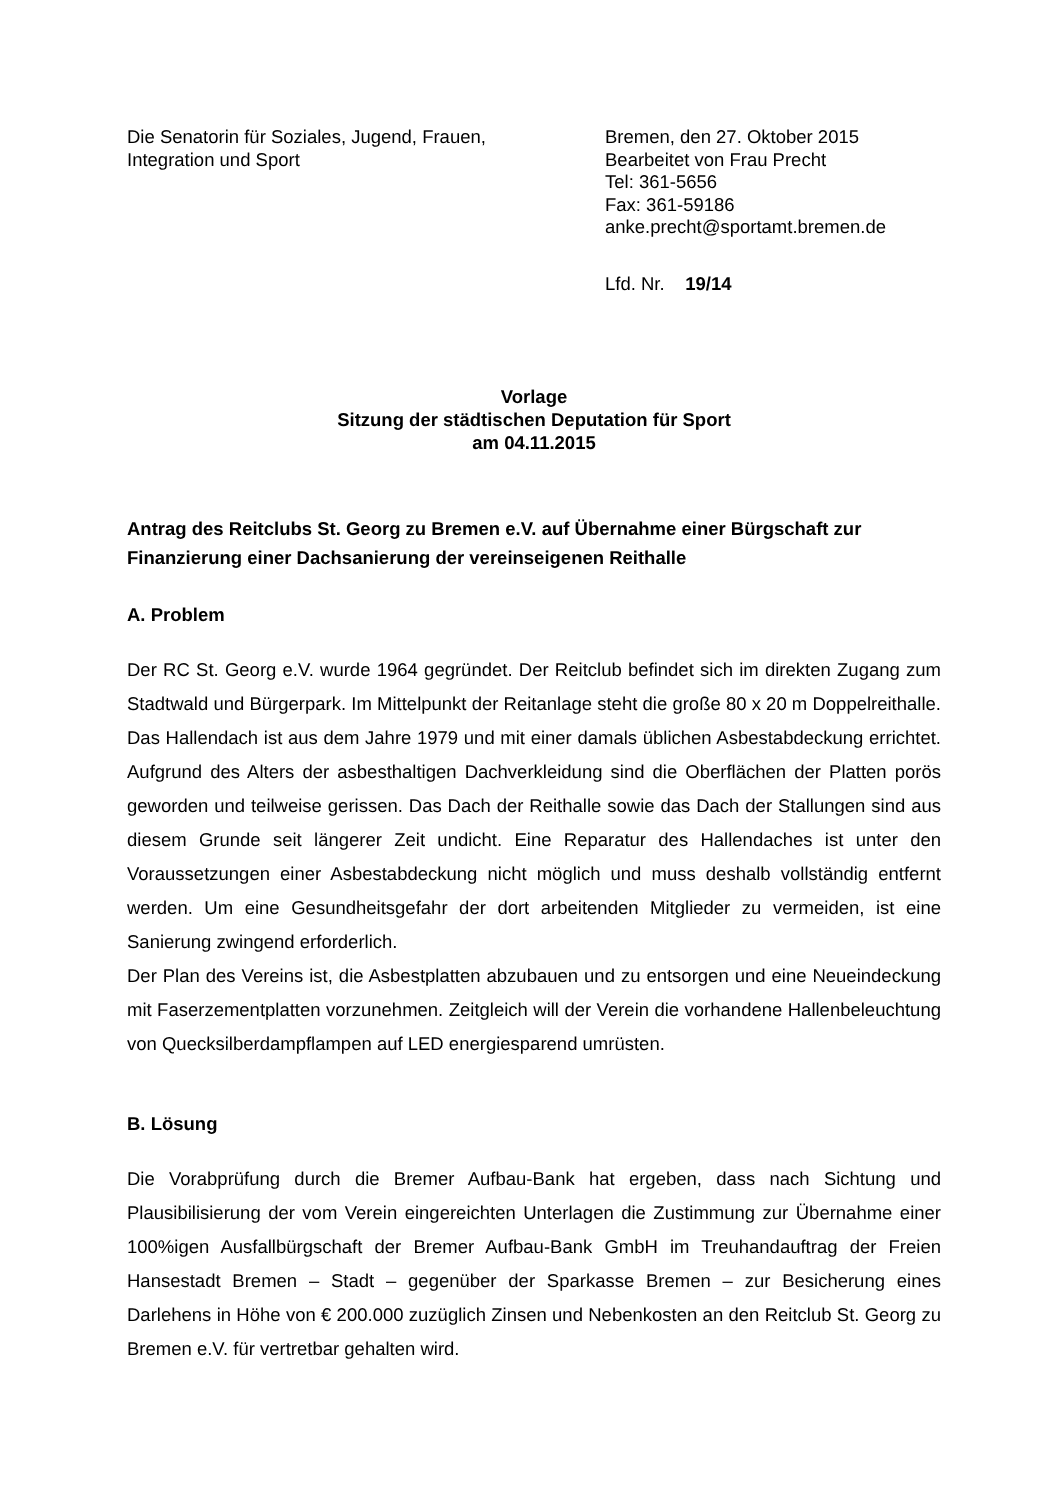Die Senatorin für Soziales, Jugend, Frauen,
Integration und Sport
Bremen, den 27. Oktober 2015
Bearbeitet von Frau Precht
Tel: 361-5656
Fax: 361-59186
anke.precht@sportamt.bremen.de
Lfd. Nr. 19/14
Vorlage
Sitzung der städtischen Deputation für Sport
am 04.11.2015
Antrag des Reitclubs St. Georg zu Bremen e.V. auf Übernahme einer Bürgschaft zur Finanzierung einer Dachsanierung der vereinseigenen Reithalle
A. Problem
Der RC St. Georg e.V. wurde 1964 gegründet. Der Reitclub befindet sich im direkten Zugang zum Stadtwald und Bürgerpark. Im Mittelpunkt der Reitanlage steht die große 80 x 20 m Doppelreithalle. Das Hallendach ist aus dem Jahre 1979 und mit einer damals üblichen Asbestabdeckung errichtet. Aufgrund des Alters der asbesthaltigen Dachverkleidung sind die Oberflächen der Platten porös geworden und teilweise gerissen. Das Dach der Reithalle sowie das Dach der Stallungen sind aus diesem Grunde seit längerer Zeit undicht. Eine Reparatur des Hallendaches ist unter den Voraussetzungen einer Asbestabdeckung nicht möglich und muss deshalb vollständig entfernt werden. Um eine Gesundheitsgefahr der dort arbeitenden Mitglieder zu vermeiden, ist eine Sanierung zwingend erforderlich.
Der Plan des Vereins ist, die Asbestplatten abzubauen und zu entsorgen und eine Neueindeckung mit Faserzementplatten vorzunehmen. Zeitgleich will der Verein die vorhandene Hallenbeleuchtung von Quecksilberdampflampen auf LED energiesparend umrüsten.
B. Lösung
Die Vorabprüfung durch die Bremer Aufbau-Bank hat ergeben, dass nach Sichtung und Plausibilisierung der vom Verein eingereichten Unterlagen die Zustimmung zur Übernahme einer 100%igen Ausfallbürgschaft der Bremer Aufbau-Bank GmbH im Treuhandauftrag der Freien Hansestadt Bremen – Stadt – gegenüber der Sparkasse Bremen – zur Besicherung eines Darlehens in Höhe von € 200.000 zuzüglich Zinsen und Nebenkosten an den Reitclub St. Georg zu Bremen e.V. für vertretbar gehalten wird.